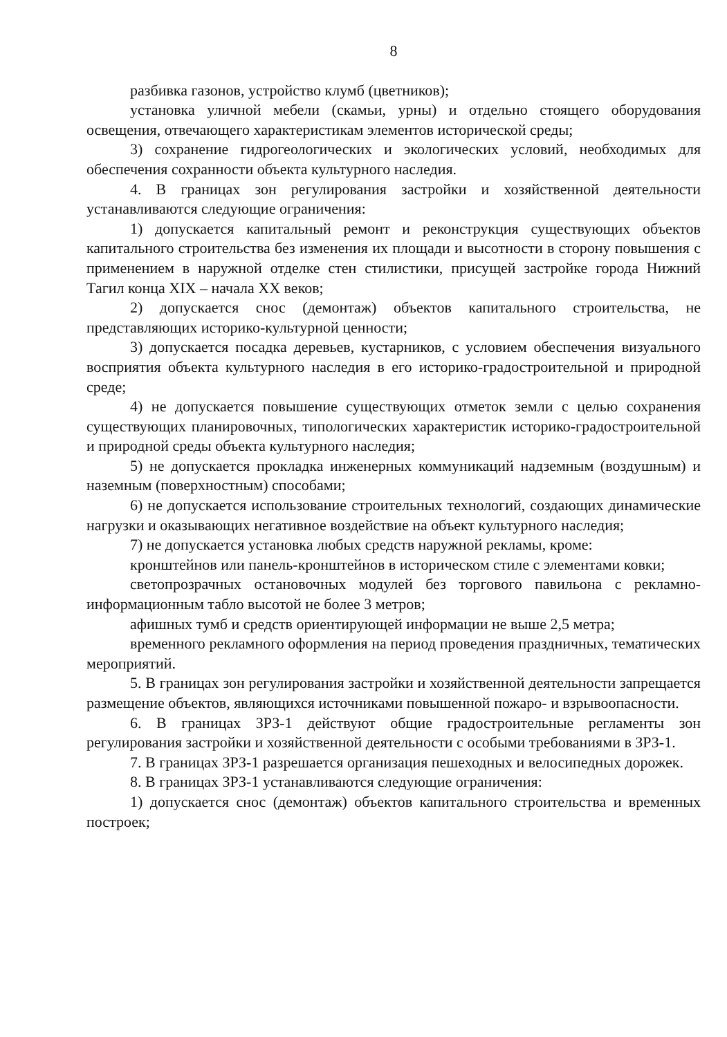8
разбивка газонов, устройство клумб (цветников);
установка уличной мебели (скамьи, урны) и отдельно стоящего оборудования освещения, отвечающего характеристикам элементов исторической среды;
3) сохранение гидрогеологических и экологических условий, необходимых для обеспечения сохранности объекта культурного наследия.
4. В границах зон регулирования застройки и хозяйственной деятельности устанавливаются следующие ограничения:
1) допускается капитальный ремонт и реконструкция существующих объектов капитального строительства без изменения их площади и высотности в сторону повышения с применением в наружной отделке стен стилистики, присущей застройке города Нижний Тагил конца XIX – начала XX веков;
2) допускается снос (демонтаж) объектов капитального строительства, не представляющих историко-культурной ценности;
3) допускается посадка деревьев, кустарников, с условием обеспечения визуального восприятия объекта культурного наследия в его историко-градостроительной и природной среде;
4) не допускается повышение существующих отметок земли с целью сохранения существующих планировочных, типологических характеристик историко-градостроительной и природной среды объекта культурного наследия;
5) не допускается прокладка инженерных коммуникаций надземным (воздушным) и наземным (поверхностным) способами;
6) не допускается использование строительных технологий, создающих динамические нагрузки и оказывающих негативное воздействие на объект культурного наследия;
7) не допускается установка любых средств наружной рекламы, кроме:
кронштейнов или панель-кронштейнов в историческом стиле с элементами ковки;
светопрозрачных остановочных модулей без торгового павильона с рекламно-информационным табло высотой не более 3 метров;
афишных тумб и средств ориентирующей информации не выше 2,5 метра;
временного рекламного оформления на период проведения праздничных, тематических мероприятий.
5. В границах зон регулирования застройки и хозяйственной деятельности запрещается размещение объектов, являющихся источниками повышенной пожаро- и взрывоопасности.
6. В границах ЗРЗ-1 действуют общие градостроительные регламенты зон регулирования застройки и хозяйственной деятельности с особыми требованиями в ЗРЗ-1.
7. В границах ЗРЗ-1 разрешается организация пешеходных и велосипедных дорожек.
8. В границах ЗРЗ-1 устанавливаются следующие ограничения:
1) допускается снос (демонтаж) объектов капитального строительства и временных построек;